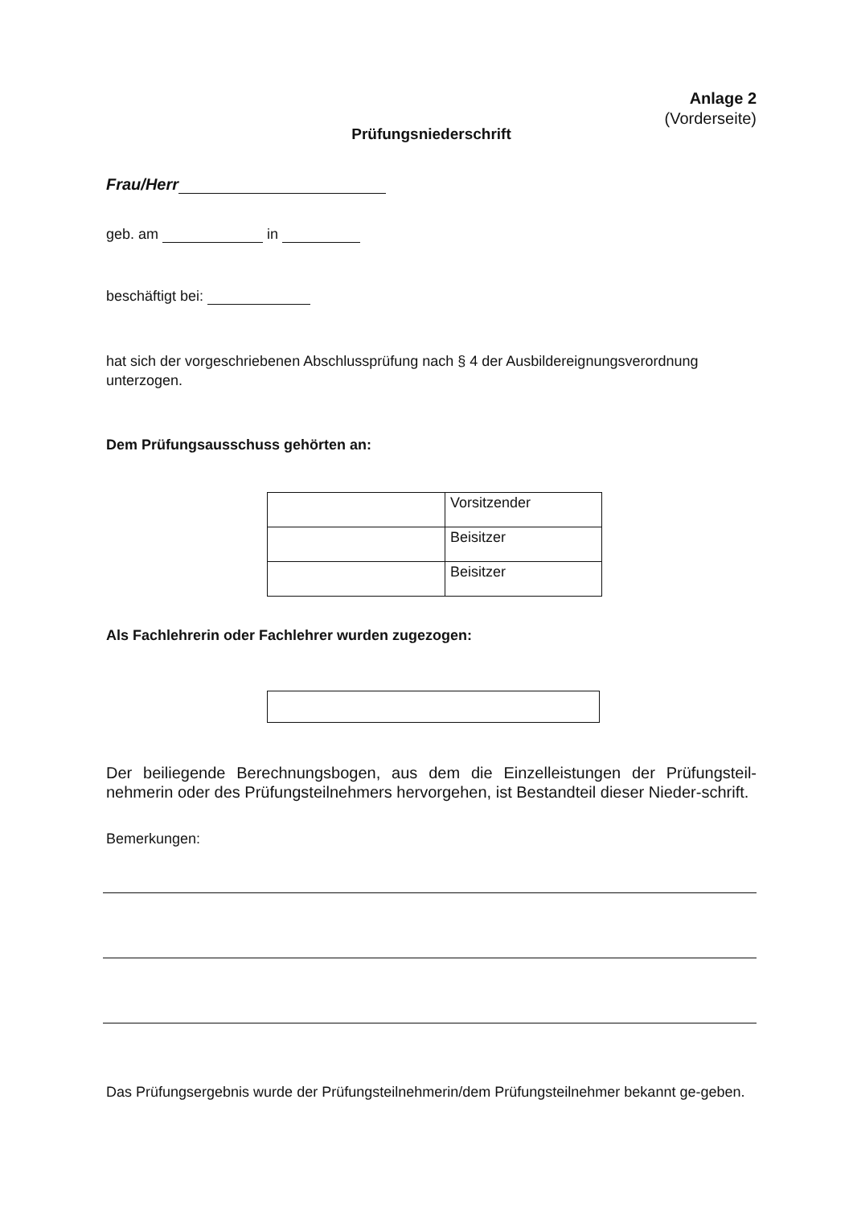Anlage 2
(Vorderseite)
Prüfungsniederschrift
Frau/Herr
geb. am in
beschäftigt bei:
hat sich der vorgeschriebenen Abschlussprüfung nach § 4 der Ausbildereignungsverordnung unterzogen.
Dem Prüfungsausschuss gehörten an:
| | Vorsitzender |
| | Beisitzer |
| | Beisitzer |
Als Fachlehrerin oder Fachlehrer wurden zugezogen:
Der beiliegende Berechnungsbogen, aus dem die Einzelleistungen der Prüfungsteil-nehmerin oder des Prüfungsteilnehmers hervorgehen, ist Bestandteil dieser Nieder-schrift.
Bemerkungen:
Das Prüfungsergebnis wurde der Prüfungsteilnehmerin/dem Prüfungsteilnehmer bekannt ge-geben.